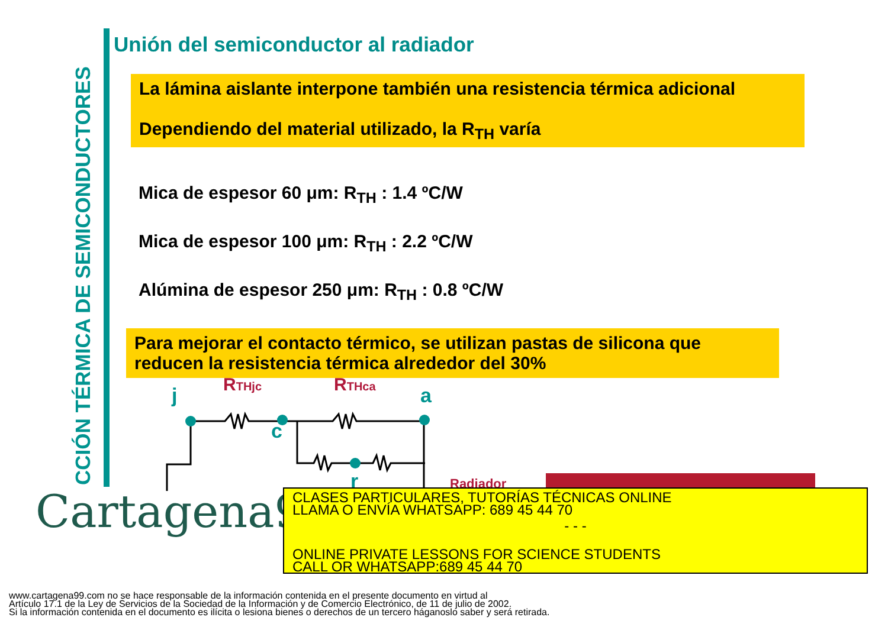CCIÓN TÉRMICA DE SEMICONDUCTORES
Unión del semiconductor al radiador
La lámina aislante interpone también una resistencia térmica adicional
Dependiendo del material utilizado, la R<sub>TH</sub> varía
Mica de espesor 60 μm: R<sub>TH</sub> : 1.4 ºC/W
Mica de espesor 100 μm: R<sub>TH</sub> : 2.2 ºC/W
Alúmina de espesor 250 μm: R<sub>TH</sub> : 0.8 ºC/W
Para mejorar el contacto térmico, se utilizan pastas de silicona que reducen la resistencia térmica alrededor del 30%
j
a
c
r
RTHjc
RTHca
Radiador
Cartagena99
CLASES PARTICULARES, TUTORÍAS TÉCNICAS ONLINE
LLAMA O ENVÍA WHATSAPP: 689 45 44 70
- - -
ONLINE PRIVATE LESSONS FOR SCIENCE STUDENTS
CALL OR WHATSAPP:689 45 44 70
www.cartagena99.com no se hace responsable de la información contenida en el presente documento en virtud al
Artículo 17.1 de la Ley de Servicios de la Sociedad de la Información y de Comercio Electrónico, de 11 de julio de 2002.
Si la información contenida en el documento es ilícita o lesiona bienes o derechos de un tercero háganoslo saber y será retirada.